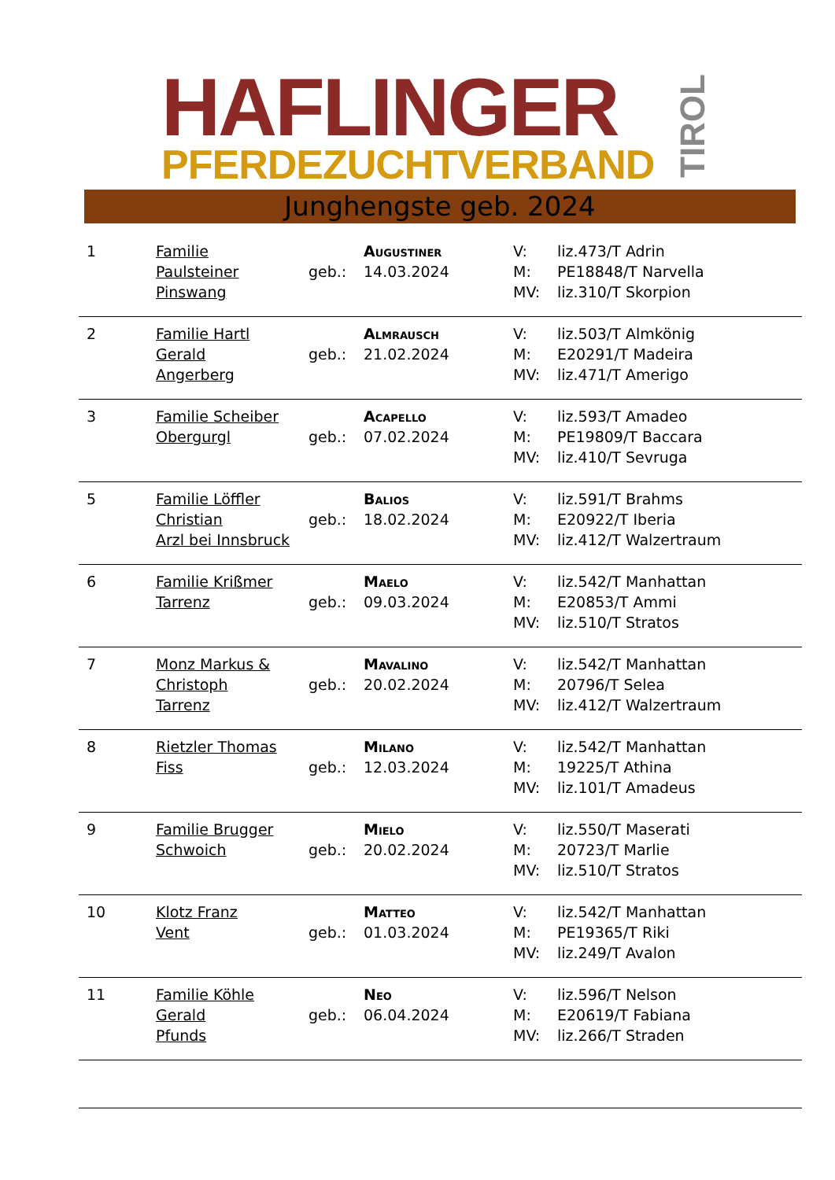HAFLINGER
PFERDEZUCHTVERBAND
TIROL
Junghengste geb. 2024
| 1 | Familie Paulsteiner Pinswang | geb.: | Augustiner 14.03.2024 | V: M: MV: | liz.473/T Adrin PE18848/T Narvella liz.310/T Skorpion |
| 2 | Familie Hartl Gerald Angerberg | geb.: | Almrausch 21.02.2024 | V: M: MV: | liz.503/T Almkönig E20291/T Madeira liz.471/T Amerigo |
| 3 | Familie Scheiber Obergurgl | geb.: | Acapello 07.02.2024 | V: M: MV: | liz.593/T Amadeo PE19809/T Baccara liz.410/T Sevruga |
| 5 | Familie Löffler Christian Arzl bei Innsbruck | geb.: | Balios 18.02.2024 | V: M: MV: | liz.591/T Brahms E20922/T Iberia liz.412/T Walzertraum |
| 6 | Familie Krißmer Tarrenz | geb.: | Maelo 09.03.2024 | V: M: MV: | liz.542/T Manhattan E20853/T Ammi liz.510/T Stratos |
| 7 | Monz Markus & Christoph Tarrenz | geb.: | Mavalino 20.02.2024 | V: M: MV: | liz.542/T Manhattan 20796/T Selea liz.412/T Walzertraum |
| 8 | Rietzler Thomas Fiss | geb.: | Milano 12.03.2024 | V: M: MV: | liz.542/T Manhattan 19225/T Athina liz.101/T Amadeus |
| 9 | Familie Brugger Schwoich | geb.: | Mielo 20.02.2024 | V: M: MV: | liz.550/T Maserati 20723/T Marlie liz.510/T Stratos |
| 10 | Klotz Franz Vent | geb.: | Matteo 01.03.2024 | V: M: MV: | liz.542/T Manhattan PE19365/T Riki liz.249/T Avalon |
| 11 | Familie Köhle Gerald Pfunds | geb.: | Neo 06.04.2024 | V: M: MV: | liz.596/T Nelson E20619/T Fabiana liz.266/T Straden |